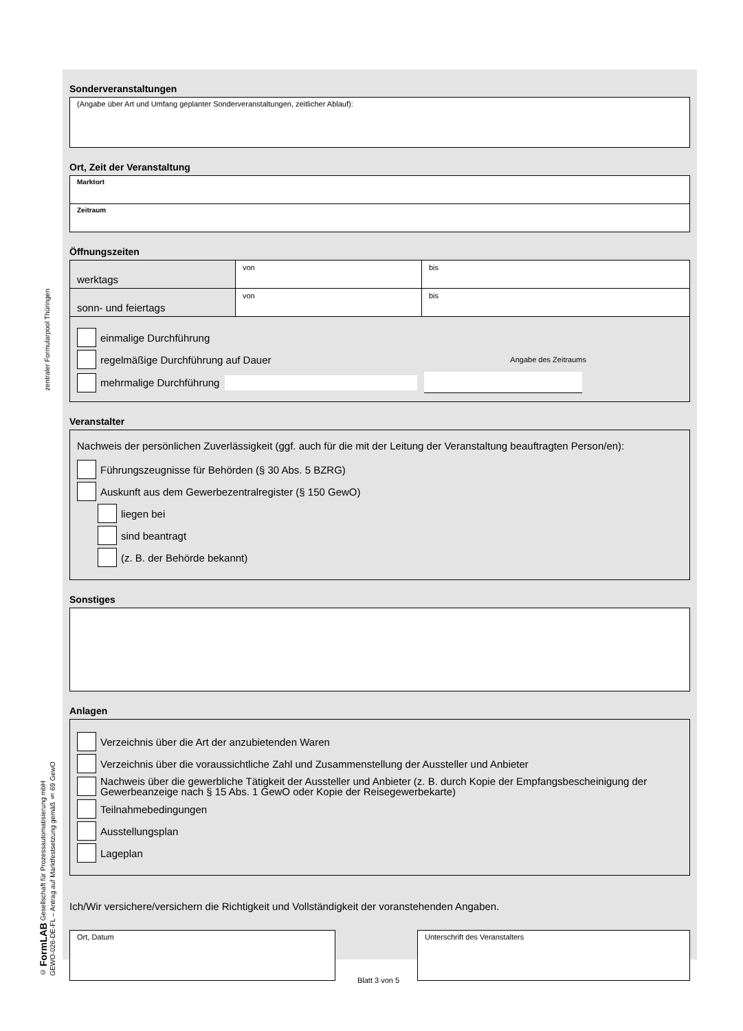zentraler Formularpool Thüringen
© FormLAB Gesellschaft für Prozessautomatisierung mbH
GEWO-026-DE-FL – Antrag auf Marktfestsetzung gemäß § 69 GewO
Sonderveranstaltungen
(Angabe über Art und Umfang geplanter Sonderveranstaltungen, zeitlicher Ablauf):
Ort, Zeit der Veranstaltung
Marktort
Zeitraum
Öffnungszeiten
| werktags | von | bis |
| sonn- und feiertags | von | bis |
einmalige Durchführung
regelmäßige Durchführung auf Dauer Angabe des Zeitraums
mehrmalige Durchführung
Veranstalter
Nachweis der persönlichen Zuverlässigkeit (ggf. auch für die mit der Leitung der Veranstaltung beauftragten Person/en):
Führungszeugnisse für Behörden (§ 30 Abs. 5 BZRG)
Auskunft aus dem Gewerbezentralregister (§ 150 GewO)
liegen bei
sind beantragt
(z. B. der Behörde bekannt)
Sonstiges
Anlagen
Verzeichnis über die Art der anzubietenden Waren
Verzeichnis über die voraussichtliche Zahl und Zusammenstellung der Aussteller und Anbieter
Nachweis über die gewerbliche Tätigkeit der Aussteller und Anbieter (z. B. durch Kopie der Empfangsbescheinigung der Gewerbeanzeige nach § 15 Abs. 1 GewO oder Kopie der Reisegewerbekarte)
Teilnahmebedingungen
Ausstellungsplan
Lageplan
Ich/Wir versichere/versichern die Richtigkeit und Vollständigkeit der voranstehenden Angaben.
Ort, Datum Unterschrift des Veranstalters
Blatt 3 von 5